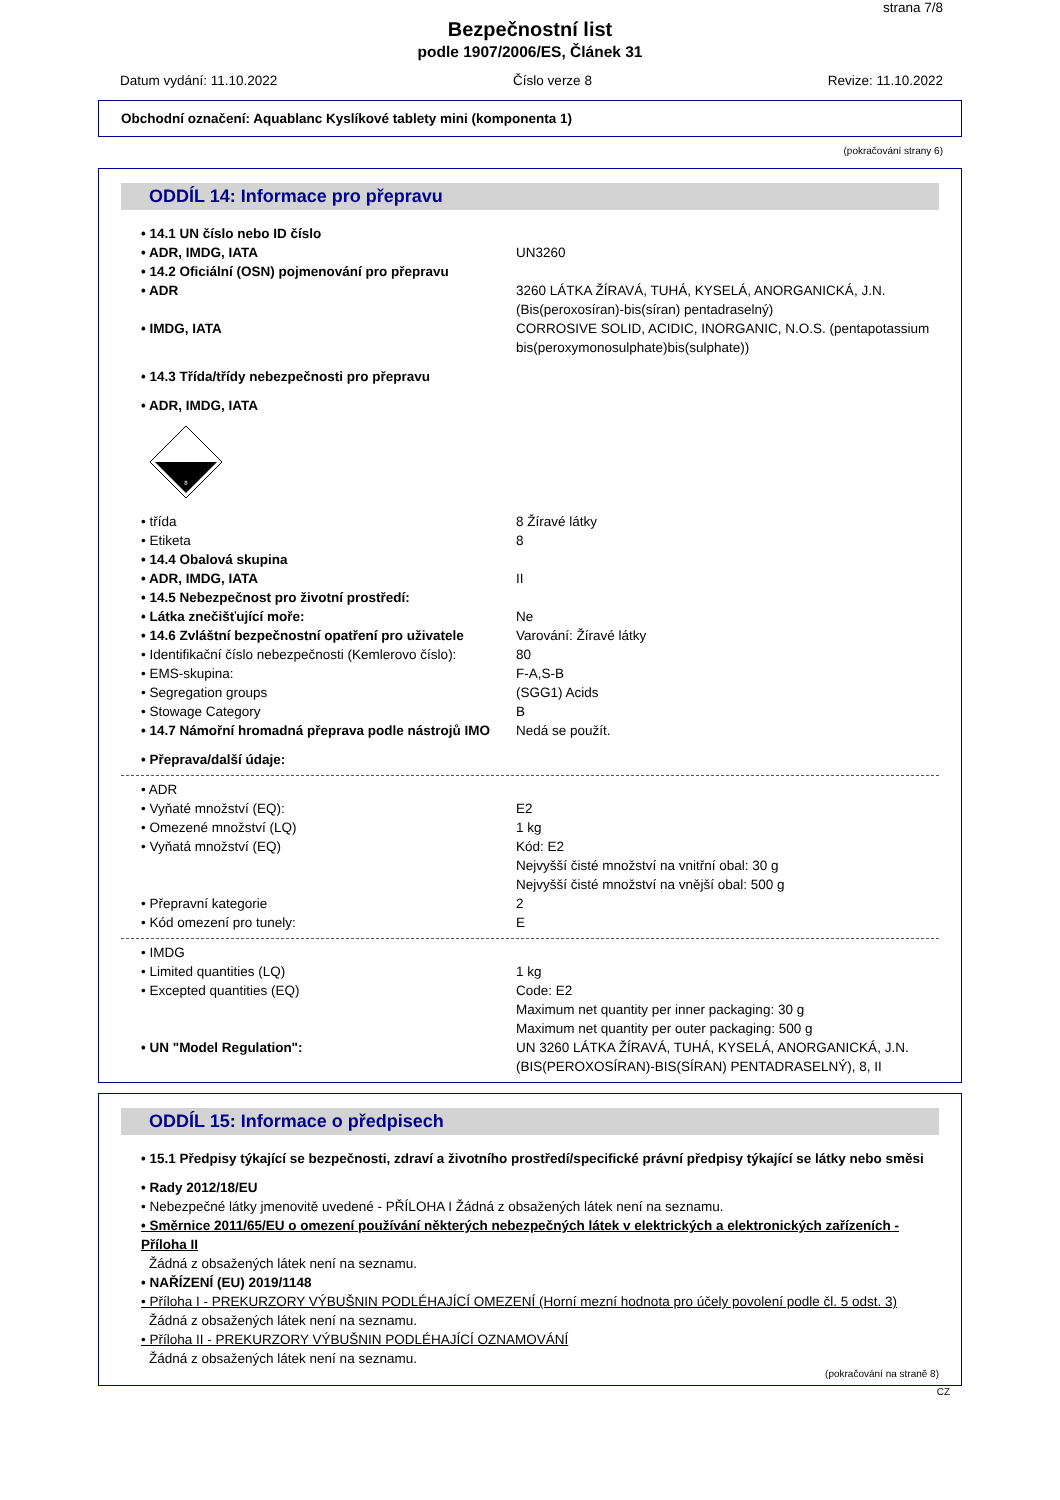strana 7/8
Bezpečnostní list
podle 1907/2006/ES, Článek 31
Datum vydání: 11.10.2022 Číslo verze 8 Revize: 11.10.2022
Obchodní označení: Aquablanc Kyslíkové tablety mini (komponenta 1)
(pokračování strany 6)
ODDÍL 14: Informace pro přepravu
• 14.1 UN číslo nebo ID číslo
• ADR, IMDG, IATA UN3260
• 14.2 Oficiální (OSN) pojmenování pro přepravu
• ADR 3260 LÁTKA ŽÍRAVÁ, TUHÁ, KYSELÁ, ANORGANICKÁ, J.N. (Bis(peroxosíran)-bis(síran) pentadraselný)
• IMDG, IATA CORROSIVE SOLID, ACIDIC, INORGANIC, N.O.S. (pentapotassium bis(peroxymonosulphate)bis(sulphate))
• 14.3 Třída/třídy nebezpečnosti pro přepravu
• ADR, IMDG, IATA
8
• třída 8 Žíravé látky
• Etiketa 8
• 14.4 Obalová skupina
• ADR, IMDG, IATA II
• 14.5 Nebezpečnost pro životní prostředí:
• Látka znečišťující moře: Ne
• 14.6 Zvláštní bezpečnostní opatření pro uživatele Varování: Žíravé látky
• Identifikační číslo nebezpečnosti (Kemlerovo číslo): 80
• EMS-skupina: F-A,S-B
• Segregation groups (SGG1) Acids
• Stowage Category B
• 14.7 Námořní hromadná přeprava podle nástrojů IMO Nedá se použít.
• Přeprava/další údaje:
• ADR
• Vyňaté množství (EQ): E2
• Omezené množství (LQ) 1 kg
• Vyňatá množství (EQ) Kód: E2
Nejvyšší čisté množství na vnitřní obal: 30 g
Nejvyšší čisté množství na vnější obal: 500 g
• Přepravní kategorie 2
• Kód omezení pro tunely: E
• IMDG
• Limited quantities (LQ) 1 kg
• Excepted quantities (EQ) Code: E2
Maximum net quantity per inner packaging: 30 g
Maximum net quantity per outer packaging: 500 g
• UN "Model Regulation": UN 3260 LÁTKA ŽÍRAVÁ, TUHÁ, KYSELÁ, ANORGANICKÁ, J.N. (BIS(PEROXOSÍRAN)-BIS(SÍRAN) PENTADRASELNÝ), 8, II
ODDÍL 15: Informace o předpisech
• 15.1 Předpisy týkající se bezpečnosti, zdraví a životního prostředí/specifické právní předpisy týkající se látky nebo směsi
• Rady 2012/18/EU
• Nebezpečné látky jmenovitě uvedené - PŘÍLOHA I Žádná z obsažených látek není na seznamu.
• Směrnice 2011/65/EU o omezení používání některých nebezpečných látek v elektrických a elektronických zařízeních - Příloha II
Žádná z obsažených látek není na seznamu.
• NAŘÍZENÍ (EU) 2019/1148
• Příloha I - PREKURZORY VÝBUŠNIN PODLÉHAJÍCÍ OMEZENÍ (Horní mezní hodnota pro účely povolení podle čl. 5 odst. 3)
Žádná z obsažených látek není na seznamu.
• Příloha II - PREKURZORY VÝBUŠNIN PODLÉHAJÍCÍ OZNAMOVÁNÍ
Žádná z obsažených látek není na seznamu.
(pokračování na straně 8)
CZ